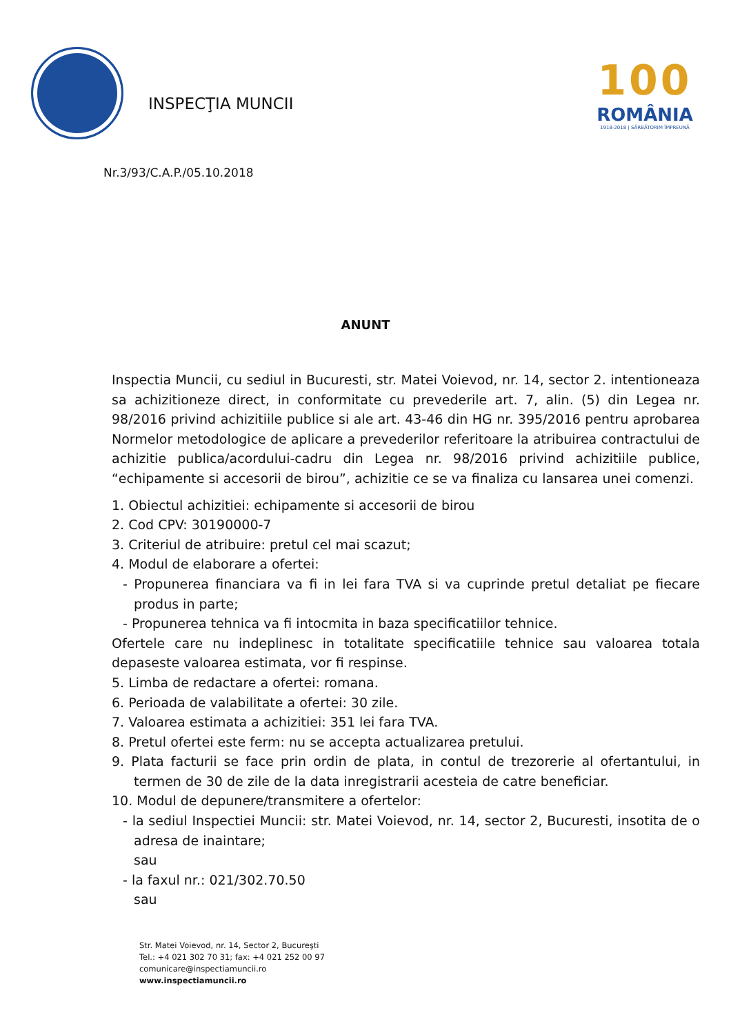INSPECŢIA MUNCII
100
ROMÂNIA
1918-2018 | SĂRBĂTORIM ÎMPREUNĂ
Nr.3/93/C.A.P./05.10.2018
ANUNT
Inspectia Muncii, cu sediul in Bucuresti, str. Matei Voievod, nr. 14, sector 2. intentioneaza sa achizitioneze direct, in conformitate cu prevederile art. 7, alin. (5) din Legea nr. 98/2016 privind achizitiile publice si ale art. 43-46 din HG nr. 395/2016 pentru aprobarea Normelor metodologice de aplicare a prevederilor referitoare la atribuirea contractului de achizitie publica/acordului-cadru din Legea nr. 98/2016 privind achizitiile publice, “echipamente si accesorii de birou”, achizitie ce se va finaliza cu lansarea unei comenzi.
1. Obiectul achizitiei: echipamente si accesorii de birou
2. Cod CPV: 30190000-7
3. Criteriul de atribuire: pretul cel mai scazut;
4. Modul de elaborare a ofertei:
- Propunerea financiara va fi in lei fara TVA si va cuprinde pretul detaliat pe fiecare produs in parte;
- Propunerea tehnica va fi intocmita in baza specificatiilor tehnice.
Ofertele care nu indeplinesc in totalitate specificatiile tehnice sau valoarea totala depaseste valoarea estimata, vor fi respinse.
5. Limba de redactare a ofertei: romana.
6. Perioada de valabilitate a ofertei: 30 zile.
7. Valoarea estimata a achizitiei: 351 lei fara TVA.
8. Pretul ofertei este ferm: nu se accepta actualizarea pretului.
9. Plata facturii se face prin ordin de plata, in contul de trezorerie al ofertantului, in termen de 30 de zile de la data inregistrarii acesteia de catre beneficiar.
10. Modul de depunere/transmitere a ofertelor:
- la sediul Inspectiei Muncii: str. Matei Voievod, nr. 14, sector 2, Bucuresti, insotita de o adresa de inaintare;
sau
- la faxul nr.: 021/302.70.50
sau
Str. Matei Voievod, nr. 14, Sector 2, Bucureşti
Tel.: +4 021 302 70 31; fax: +4 021 252 00 97
comunicare@inspectiamuncii.ro
www.inspectiamuncii.ro